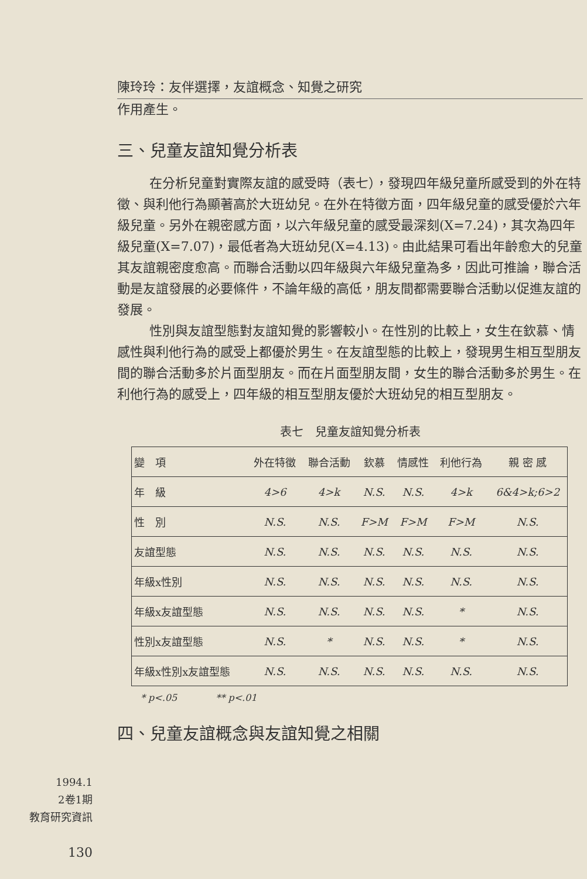陳玲玲：友伴選擇，友誼概念、知覺之研究
作用產生。
三、兒童友誼知覺分析表
在分析兒童對實際友誼的感受時（表七），發現四年級兒童所感受到的外在特徵、與利他行為顯著高於大班幼兒。在外在特徵方面，四年級兒童的感受優於六年級兒童。另外在親密感方面，以六年級兒童的感受最深刻(X=7.24)，其次為四年級兒童(X=7.07)，最低者為大班幼兒(X=4.13)。由此結果可看出年齡愈大的兒童其友誼親密度愈高。而聯合活動以四年級與六年級兒童為多，因此可推論，聯合活動是友誼發展的必要條件，不論年級的高低，朋友間都需要聯合活動以促進友誼的發展。
性別與友誼型態對友誼知覺的影響較小。在性別的比較上，女生在欽慕、情感性與利他行為的感受上都優於男生。在友誼型態的比較上，發現男生相互型朋友間的聯合活動多於片面型朋友。而在片面型朋友間，女生的聯合活動多於男生。在利他行為的感受上，四年級的相互型朋友優於大班幼兒的相互型朋友。
表七　兒童友誼知覺分析表
| 變 項 | 外在特徵 | 聯合活動 | 欽慕 | 情感性 | 利他行為 | 親 密 感 |
| --- | --- | --- | --- | --- | --- | --- |
| 年 級 | 4>6 | 4>k | N.S. | N.S. | 4>k | 6&4>k;6>2 |
| 性 別 | N.S. | N.S. | F>M | F>M | F>M | N.S. |
| 友誼型態 | N.S. | N.S. | N.S. | N.S. | N.S. | N.S. |
| 年級x性別 | N.S. | N.S. | N.S. | N.S. | N.S. | N.S. |
| 年級x友誼型態 | N.S. | N.S. | N.S. | N.S. | * | N.S. |
| 性別x友誼型態 | N.S. | * | N.S. | N.S. | * | N.S. |
| 年級x性別x友誼型態 | N.S. | N.S. | N.S. | N.S. | N.S. | N.S. |
* p<.05 ** p<.01
四、兒童友誼概念與友誼知覺之相關
1994.1
2卷1期
教育研究資訊
130